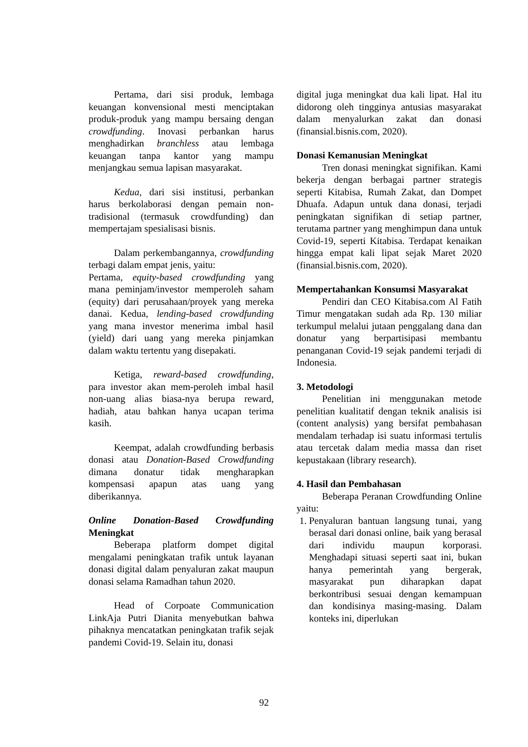Pertama, dari sisi produk, lembaga keuangan konvensional mesti menciptakan produk-produk yang mampu bersaing dengan crowdfunding. Inovasi perbankan harus menghadirkan branchless atau lembaga keuangan tanpa kantor yang mampu menjangkau semua lapisan masyarakat.
Kedua, dari sisi institusi, perbankan harus berkolaborasi dengan pemain non-tradisional (termasuk crowdfunding) dan mempertajam spesialisasi bisnis.
Dalam perkembangannya, crowdfunding terbagi dalam empat jenis, yaitu:
Pertama, equity-based crowdfunding yang mana peminjam/investor memperoleh saham (equity) dari perusahaan/proyek yang mereka danai. Kedua, lending-based crowdfunding yang mana investor menerima imbal hasil (yield) dari uang yang mereka pinjamkan dalam waktu tertentu yang disepakati.
Ketiga, reward-based crowdfunding, para investor akan mem-peroleh imbal hasil non-uang alias biasa-nya berupa reward, hadiah, atau bahkan hanya ucapan terima kasih.
Keempat, adalah crowdfunding berbasis donasi atau Donation-Based Crowdfunding dimana donatur tidak mengharapkan kompensasi apapun atas uang yang diberikannya.
Online Donation-Based Crowdfunding Meningkat
Beberapa platform dompet digital mengalami peningkatan trafik untuk layanan donasi digital dalam penyaluran zakat maupun donasi selama Ramadhan tahun 2020.
Head of Corpoate Communication LinkAja Putri Dianita menyebutkan bahwa pihaknya mencatatkan peningkatan trafik sejak pandemi Covid-19. Selain itu, donasi
digital juga meningkat dua kali lipat. Hal itu didorong oleh tingginya antusias masyarakat dalam menyalurkan zakat dan donasi (finansial.bisnis.com, 2020).
Donasi Kemanusian Meningkat
Tren donasi meningkat signifikan. Kami bekerja dengan berbagai partner strategis seperti Kitabisa, Rumah Zakat, dan Dompet Dhuafa. Adapun untuk dana donasi, terjadi peningkatan signifikan di setiap partner, terutama partner yang menghimpun dana untuk Covid-19, seperti Kitabisa. Terdapat kenaikan hingga empat kali lipat sejak Maret 2020 (finansial.bisnis.com, 2020).
Mempertahankan Konsumsi Masyarakat
Pendiri dan CEO Kitabisa.com Al Fatih Timur mengatakan sudah ada Rp. 130 miliar terkumpul melalui jutaan penggalang dana dan donatur yang berpartisipasi membantu penanganan Covid-19 sejak pandemi terjadi di Indonesia.
3. Metodologi
Penelitian ini menggunakan metode penelitian kualitatif dengan teknik analisis isi (content analysis) yang bersifat pembahasan mendalam terhadap isi suatu informasi tertulis atau tercetak dalam media massa dan riset kepustakaan (library research).
4. Hasil dan Pembahasan
Beberapa Peranan Crowdfunding Online yaitu:
1. Penyaluran bantuan langsung tunai, yang berasal dari donasi online, baik yang berasal dari individu maupun korporasi. Menghadapi situasi seperti saat ini, bukan hanya pemerintah yang bergerak, masyarakat pun diharapkan dapat berkontribusi sesuai dengan kemampuan dan kondisinya masing-masing. Dalam konteks ini, diperlukan
92